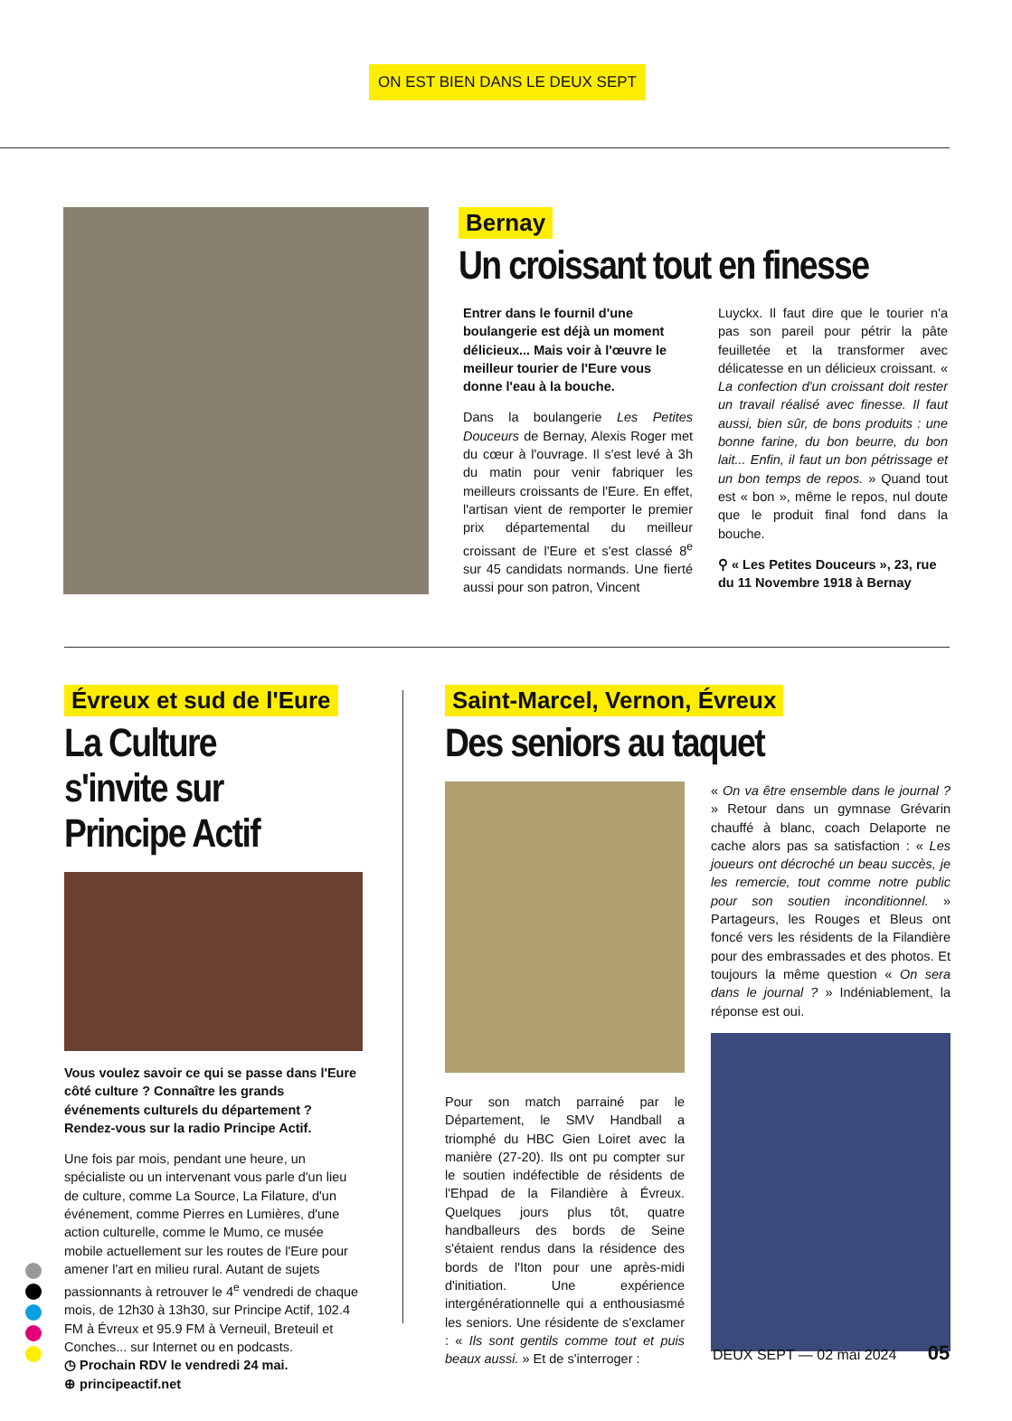ON EST BIEN DANS LE DEUX SEPT
Bernay
Un croissant tout en finesse
Entrer dans le fournil d'une boulangerie est déjà un moment délicieux... Mais voir à l'œuvre le meilleur tourier de l'Eure vous donne l'eau à la bouche.
Dans la boulangerie Les Petites Douceurs de Bernay, Alexis Roger met du cœur à l'ouvrage. Il s'est levé à 3h du matin pour venir fabriquer les meilleurs croissants de l'Eure. En effet, l'artisan vient de remporter le premier prix départemental du meilleur croissant de l'Eure et s'est classé 8<sup>e</sup> sur 45 candidats normands. Une fierté aussi pour son patron, Vincent
Luyckx. Il faut dire que le tourier n'a pas son pareil pour pétrir la pâte feuilletée et la transformer avec délicatesse en un délicieux croissant. « La confection d'un croissant doit rester un travail réalisé avec finesse. Il faut aussi, bien sûr, de bons produits : une bonne farine, du bon beurre, du bon lait... Enfin, il faut un bon pétrissage et un bon temps de repos. » Quand tout est « bon », même le repos, nul doute que le produit final fond dans la bouche.
⚲ « Les Petites Douceurs », 23, rue du 11 Novembre 1918 à Bernay
Évreux et sud de l'Eure
La Culture s'invite sur Principe Actif
Vous voulez savoir ce qui se passe dans l'Eure côté culture ? Connaître les grands événements culturels du département ? Rendez-vous sur la radio Principe Actif.
Une fois par mois, pendant une heure, un spécialiste ou un intervenant vous parle d'un lieu de culture, comme La Source, La Filature, d'un événement, comme Pierres en Lumières, d'une action culturelle, comme le Mumo, ce musée mobile actuellement sur les routes de l'Eure pour amener l'art en milieu rural. Autant de sujets passionnants à retrouver le 4<sup>e</sup> vendredi de chaque mois, de 12h30 à 13h30, sur Principe Actif, 102.4 FM à Évreux et 95.9 FM à Verneuil, Breteuil et Conches... sur Internet ou en podcasts.
◷ Prochain RDV le vendredi 24 mai.
⊕ principeactif.net
Saint-Marcel, Vernon, Évreux
Des seniors au taquet
Pour son match parrainé par le Département, le SMV Handball a triomphé du HBC Gien Loiret avec la manière (27-20). Ils ont pu compter sur le soutien indéfectible de résidents de l'Ehpad de la Filandière à Évreux. Quelques jours plus tôt, quatre handballeurs des bords de Seine s'étaient rendus dans la résidence des bords de l'Iton pour une après-midi d'initiation. Une expérience intergénérationnelle qui a enthousiasmé les seniors. Une résidente de s'exclamer : « Ils sont gentils comme tout et puis beaux aussi. » Et de s'interroger :
« On va être ensemble dans le journal ? » Retour dans un gymnase Grévarin chauffé à blanc, coach Delaporte ne cache alors pas sa satisfaction : « Les joueurs ont décroché un beau succès, je les remercie, tout comme notre public pour son soutien inconditionnel. » Partageurs, les Rouges et Bleus ont foncé vers les résidents de la Filandière pour des embrassades et des photos. Et toujours la même question « On sera dans le journal ? » Indéniablement, la réponse est oui.
DEUX SEPT — 02 mai 2024 05